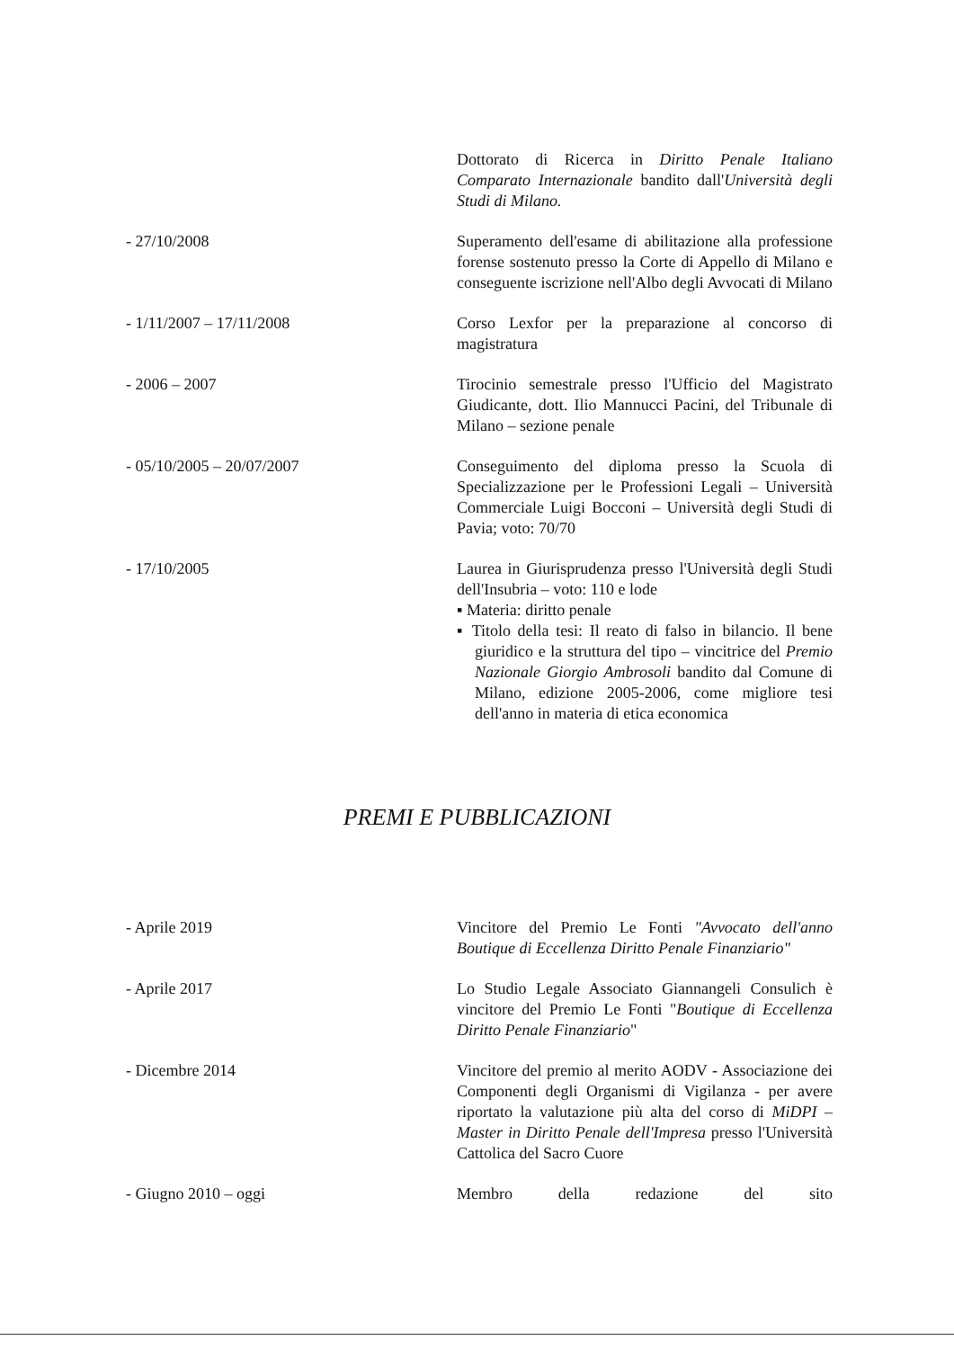Dottorato di Ricerca in Diritto Penale Italiano Comparato Internazionale bandito dall'Università degli Studi di Milano.
- 27/10/2008 Superamento dell'esame di abilitazione alla professione forense sostenuto presso la Corte di Appello di Milano e conseguente iscrizione nell'Albo degli Avvocati di Milano
- 1/11/2007 – 17/11/2008 Corso Lexfor per la preparazione al concorso di magistratura
- 2006 – 2007 Tirocinio semestrale presso l'Ufficio del Magistrato Giudicante, dott. Ilio Mannucci Pacini, del Tribunale di Milano – sezione penale
- 05/10/2005 – 20/07/2007 Conseguimento del diploma presso la Scuola di Specializzazione per le Professioni Legali – Università Commerciale Luigi Bocconi – Università degli Studi di Pavia; voto: 70/70
- 17/10/2005 Laurea in Giurisprudenza presso l'Università degli Studi dell'Insubria – voto: 110 e lode
▪ Materia: diritto penale
▪ Titolo della tesi: Il reato di falso in bilancio. Il bene giuridico e la struttura del tipo – vincitrice del Premio Nazionale Giorgio Ambrosoli bandito dal Comune di Milano, edizione 2005-2006, come migliore tesi dell'anno in materia di etica economica
PREMI E PUBBLICAZIONI
- Aprile 2019 Vincitore del Premio Le Fonti "Avvocato dell'anno Boutique di Eccellenza Diritto Penale Finanziario"
- Aprile 2017 Lo Studio Legale Associato Giannangeli Consulich è vincitore del Premio Le Fonti "Boutique di Eccellenza Diritto Penale Finanziario"
- Dicembre 2014 Vincitore del premio al merito AODV - Associazione dei Componenti degli Organismi di Vigilanza - per avere riportato la valutazione più alta del corso di MiDPI – Master in Diritto Penale dell'Impresa presso l'Università Cattolica del Sacro Cuore
- Giugno 2010 – oggi Membro della redazione del sito